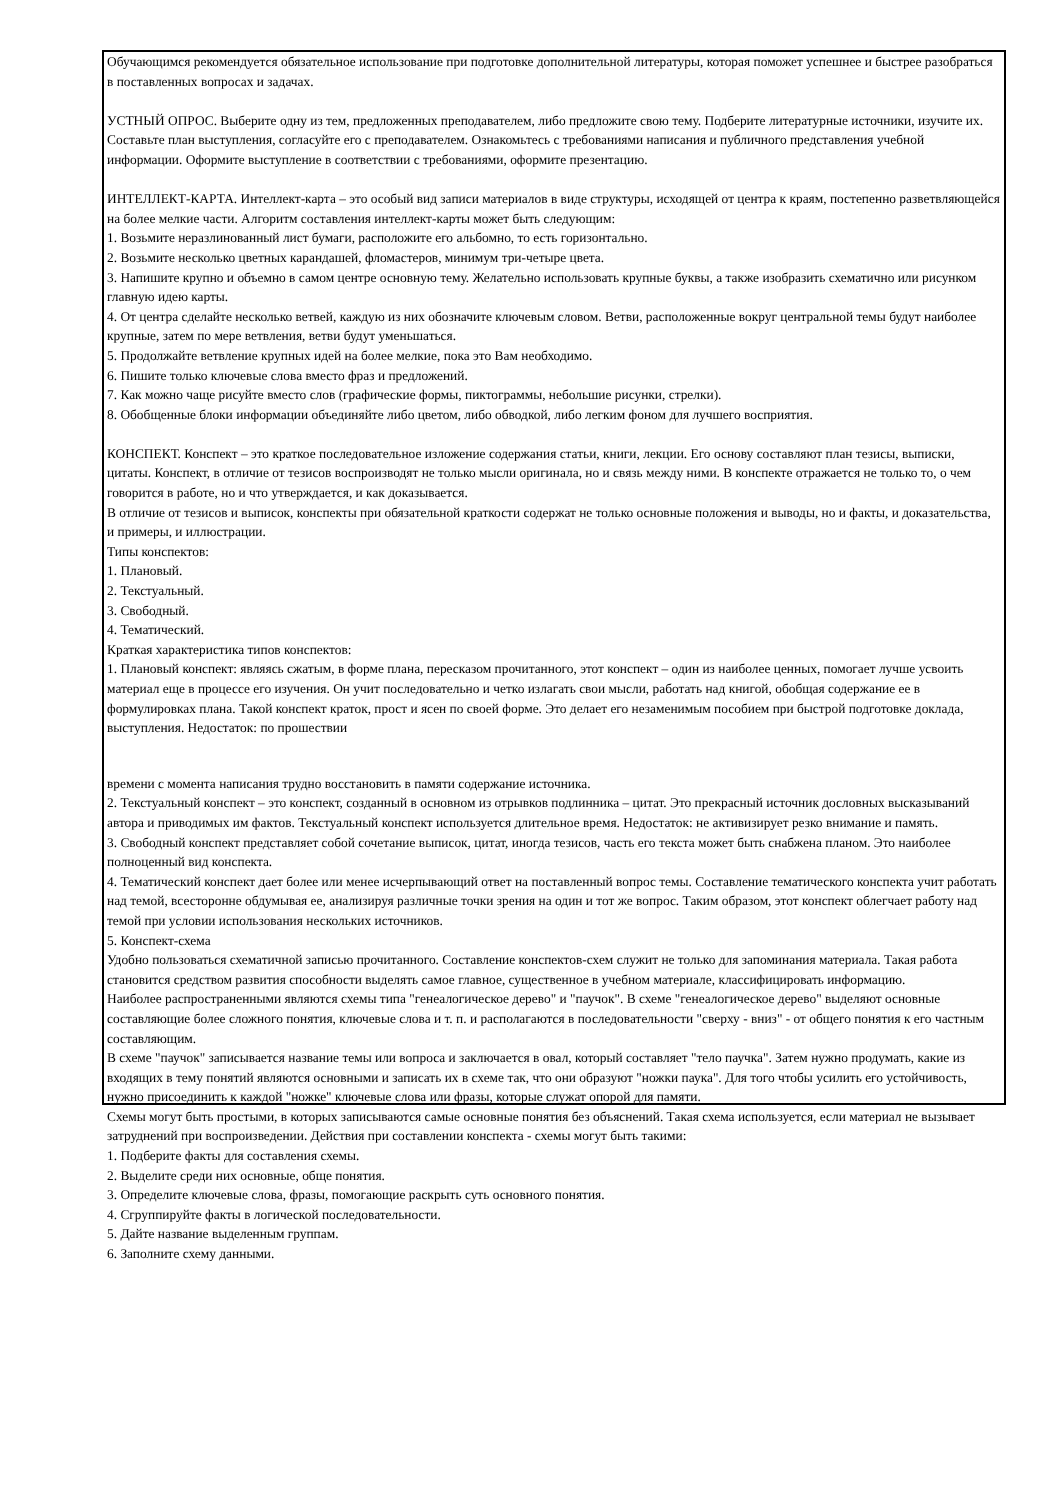Обучающимся рекомендуется обязательное использование при подготовке дополнительной литературы, которая поможет успешнее и быстрее разобраться в поставленных вопросах и задачах.
УСТНЫЙ ОПРОС. Выберите одну из тем, предложенных преподавателем, либо предложите свою тему. Подберите литературные источники, изучите их. Составьте план выступления, согласуйте его с преподавателем. Ознакомьтесь с требованиями написания и публичного представления учебной информации. Оформите выступление в соответствии с требованиями, оформите презентацию.
ИНТЕЛЛЕКТ-КАРТА. Интеллект-карта – это особый вид записи материалов в виде структуры, исходящей от центра к краям, постепенно разветвляющейся на более мелкие части. Алгоритм составления интеллект-карты может быть следующим:
1. Возьмите неразлинованный лист бумаги, расположите его альбомно, то есть горизонтально.
2. Возьмите несколько цветных карандашей, фломастеров, минимум три-четыре цвета.
3. Напишите крупно и объемно в самом центре основную тему. Желательно использовать крупные буквы, а также изобразить схематично или рисунком главную идею карты.
4. От центра сделайте несколько ветвей, каждую из них обозначите ключевым словом. Ветви, расположенные вокруг центральной темы будут наиболее крупные, затем по мере ветвления, ветви будут уменьшаться.
5. Продолжайте ветвление крупных идей на более мелкие, пока это Вам необходимо.
6. Пишите только ключевые слова вместо фраз и предложений.
7. Как можно чаще рисуйте вместо слов (графические формы, пиктограммы, небольшие рисунки, стрелки).
8. Обобщенные блоки информации объединяйте либо цветом, либо обводкой, либо легким фоном для лучшего восприятия.
КОНСПЕКТ. Конспект – это краткое последовательное изложение содержания статьи, книги, лекции. Его основу составляют план тезисы, выписки, цитаты. Конспект, в отличие от тезисов воспроизводят не только мысли оригинала, но и связь между ними. В конспекте отражается не только то, о чем говорится в работе, но и что утверждается, и как доказывается.
В отличие от тезисов и выписок, конспекты при обязательной краткости содержат не только основные положения и выводы, но и факты, и доказательства, и примеры, и иллюстрации.
Типы конспектов:
1. Плановый.
2. Текстуальный.
3. Свободный.
4. Тематический.
Краткая характеристика типов конспектов:
1. Плановый конспект: являясь сжатым, в форме плана, пересказом прочитанного, этот конспект – один из наиболее ценных, помогает лучше усвоить материал еще в процессе его изучения. Он учит последовательно и четко излагать свои мысли, работать над книгой, обобщая содержание ее в формулировках плана. Такой конспект краток, прост и ясен по своей форме. Это делает его незаменимым пособием при быстрой подготовке доклада, выступления. Недостаток: по прошествии
времени с момента написания трудно восстановить в памяти содержание источника.
2. Текстуальный конспект – это конспект, созданный в основном из отрывков подлинника – цитат. Это прекрасный источник дословных высказываний автора и приводимых им фактов. Текстуальный конспект используется длительное время. Недостаток: не активизирует резко внимание и память.
3. Свободный конспект представляет собой сочетание выписок, цитат, иногда тезисов, часть его текста может быть снабжена планом. Это наиболее полноценный вид конспекта.
4. Тематический конспект дает более или менее исчерпывающий ответ на поставленный вопрос темы. Составление тематического конспекта учит работать над темой, всесторонне обдумывая ее, анализируя различные точки зрения на один и тот же вопрос. Таким образом, этот конспект облегчает работу над темой при условии использования нескольких источников.
5. Конспект-схема
Удобно пользоваться схематичной записью прочитанного. Составление конспектов-схем служит не только для запоминания материала. Такая работа становится средством развития способности выделять самое главное, существенное в учебном материале, классифицировать информацию.
Наиболее распространенными являются схемы типа "генеалогическое дерево" и "паучок". В схеме "генеалогическое дерево" выделяют основные составляющие более сложного понятия, ключевые слова и т. п. и располагаются в последовательности "сверху - вниз" - от общего понятия к его частным составляющим.
В схеме "паучок" записывается название темы или вопроса и заключается в овал, который составляет "тело паучка". Затем нужно продумать, какие из входящих в тему понятий являются основными и записать их в схеме так, что они образуют "ножки паука". Для того чтобы усилить его устойчивость, нужно присоединить к каждой "ножке" ключевые слова или фразы, которые служат опорой для памяти.
Схемы могут быть простыми, в которых записываются самые основные понятия без объяснений. Такая схема используется, если материал не вызывает затруднений при воспроизведении. Действия при составлении конспекта - схемы могут быть такими:
1. Подберите факты для составления схемы.
2. Выделите среди них основные, обще понятия.
3. Определите ключевые слова, фразы, помогающие раскрыть суть основного понятия.
4. Сгруппируйте факты в логической последовательности.
5. Дайте название выделенным группам.
6. Заполните схему данными.